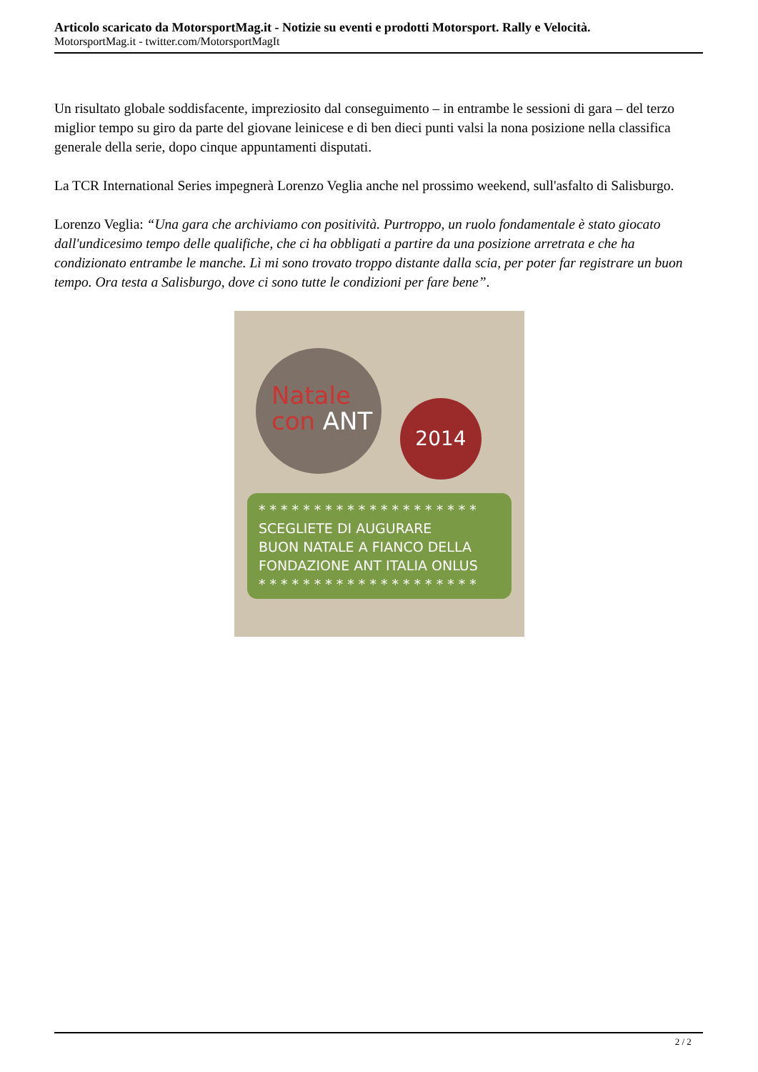Articolo scaricato da MotorsportMag.it - Notizie su eventi e prodotti Motorsport. Rally e Velocità.
MotorsportMag.it - twitter.com/MotorsportMagIt
Un risultato globale soddisfacente, impreziosito dal conseguimento – in entrambe le sessioni di gara – del terzo miglior tempo su giro da parte del giovane leinicese e di ben dieci punti valsi la nona posizione nella classifica generale della serie, dopo cinque appuntamenti disputati.
La TCR International Series impegnerà Lorenzo Veglia anche nel prossimo weekend, sull'asfalto di Salisburgo.
Lorenzo Veglia: “Una gara che archiviamo con positività. Purtroppo, un ruolo fondamentale è stato giocato dall'undicesimo tempo delle qualifiche, che ci ha obbligati a partire da una posizione arretrata e che ha condizionato entrambe le manche. Lì mi sono trovato troppo distante dalla scia, per poter far registrare un buon tempo. Ora testa a Salisburgo, dove ci sono tutte le condizioni per fare bene”.
Natale
con ANT
2014
* * * * * * * * * * * * * * * * * * * *
SCEGLIETE DI AUGURARE
BUON NATALE A FIANCO DELLA
FONDAZIONE ANT ITALIA ONLUS
* * * * * * * * * * * * * * * * * * * *
2 / 2